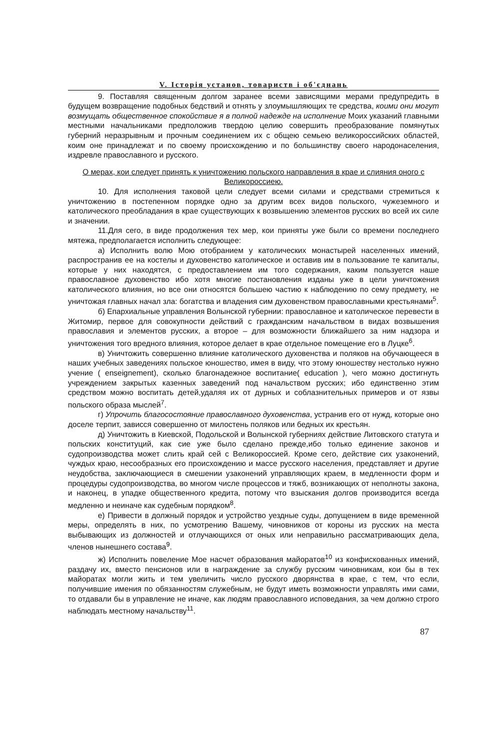V. Історія установ, товариств і об'єднань
9. Поставляя священным долгом заранее всеми зависящими мерами предупредить в будущем возвращение подобных бедствий и отнять у злоумышляющих те средства, коими они могут возмущать общественное спокойствие я в полной надежде на исполнение Моих указаний главными местными начальниками предположив твердою целию совершить преобразование помянутых губерний неразрывным и прочным соединением их с общею семьею великороссийских областей, коим оне принадлежат и по своему происхождению и по большинству своего народонаселения, издревле православного и русского.
О мерах, кои следует принять к уничтожению польского направления в крае и слияния оного с Великороссиею.
10. Для исполнения таковой цели следует всеми силами и средствами стремиться к уничтожению в постепенном порядке одно за другим всех видов польского, чужеземного и католического преобладания в крае существующих к возвышению элементов русских во всей их силе и значении.
11.Для сего, в виде продолжения тех мер, кои приняты уже были со времени последнего мятежа, предполагается исполнить следующее:
а) Исполнить волю Мою отобранием у католических монастырей населенных имений, распространив ее на костелы и духовенство католическое и оставив им в пользование те капиталы, которые у них находятся, с предоставлением им того содержания, каким пользуется наше православное духовенство ибо хотя многие постановления изданы уже в цели уничтожения католического влияния, но все они относятся большею частию к наблюдению по сему предмету, не уничтожая главных начал зла: богатства и владения сим духовенством православными крестьянами<sup>5</sup>.
б) Епархиальные управления Волынской губернии: православное и католическое перевести в Житомир, первое для совокупности действий с гражданским начальством в видах возвышения православия и элементов русских, а второе – для возможности ближайшего за ним надзора и уничтожения того вредного влияния, которое делает в крае отдельное помещение его в Луцке<sup>6</sup>.
в) Уничтожить совершенно влияние католического духовенства и поляков на обучающееся в наших учебных заведениях польское юношество, имея в виду, что этому юношеству нестолько нужно учение ( enseignement), сколько благонадежное воспитание( education ), чего можно достигнуть учреждением закрытых казенных заведений под начальством русских; ибо единственно этим средством можно воспитать детей,удаляя их от дурных и соблазнительных примеров и от язвы польского образа мыслей<sup>7</sup>.
г) Упрочить благосостояние православного духовенства, устранив его от нужд, которые оно доселе терпит, зависся совершенно от милостень поляков или бедных их крестьян.
д) Уничтожить в Киевской, Подольской и Волынской губерниях действие Литовского статута и польских конституций, как сие уже было сделано прежде,ибо только единение законов и судопроизводства может слить край сей с Великороссией. Кроме сего, действие сих узаконений, чуждых краю, несообразных его происхождению и массе русского населения, представляет и другие неудобства, заключающиеся в смешении узаконений управляющих краем, в медленности форм и процедуры судопроизводства, во многом числе процессов и тяжб, возникающих от неполноты закона, и наконец, в упадке общественного кредита, потому что взыскания долгов производится всегда медленно и неиначе как судебным порядком<sup>8</sup>.
е) Привести в должный порядок и устройство уездные суды, допущением в виде временной меры, определять в них, по усмотрению Вашему, чиновников от короны из русских на места выбывающих из должностей и отлучающихся от оных или неправильно рассматривающих дела, членов нынешнего состава<sup>9</sup>.
ж) Исполнить повеление Мое насчет образования майоратов<sup>10</sup> из конфискованных имений, раздачу их, вместо пенсионов или в награждение за службу русским чиновникам, кои бы в тех майоратах могли жить и тем увеличить число русского дворянства в крае, с тем, что если, получившие имения по обязанностям служебным, не будут иметь возможности управлять ими сами, то отдавали бы в управление не иначе, как людям православного исповедания, за чем должно строго наблюдать местному начальству<sup>11</sup>.
87